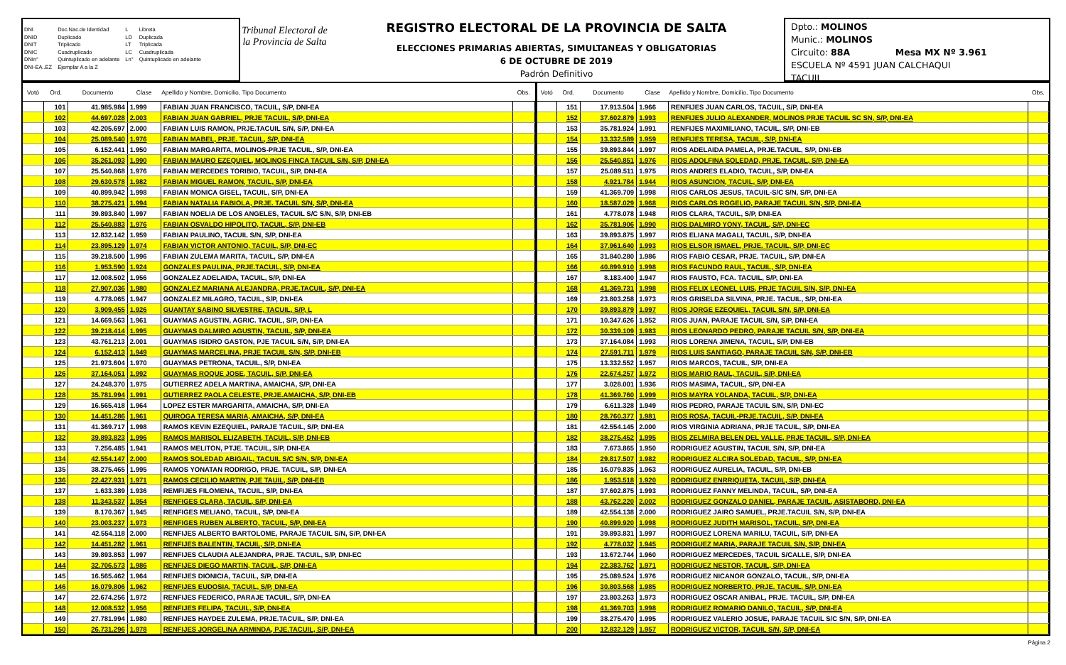| DNI | Doc.Nac.de Identidad | L | Libreta |
| DNID | Duplicado | LD | Duplicada |
| DNIT | Triplicado | LT | Triplicada |
| DNIC | Cuadruplicado | LC | Cuadruplicada |
| DNIn° | Quintuplicado en adelante | Ln° | Quintuplicado en adelante |
| DNI-EA..EZ | Ejemplar A a la Z | | |
Tribunal Electoral de la Provincia de Salta
REGISTRO ELECTORAL DE LA PROVINCIA DE SALTA
ELECCIONES PRIMARIAS ABIERTAS, SIMULTANEAS Y OBLIGATORIAS
6 DE OCTUBRE DE 2019
Padrón Definitivo
Dpto.: MOLINOS
Munic.: MOLINOS
Circuito: 88A Mesa MX Nº 3.961
ESCUELA Nº 4591 JUAN CALCHAQUI
TACUIL
| Votó | Ord. | Documento | Clase | Apellido y Nombre, Domicilio, Tipo Documento | Obs. |
| --- | --- | --- | --- | --- | --- |
| | 101 | 41.985.984 | 1.999 | FABIAN JUAN FRANCISCO, TACUIL, S/P, DNI-EA | |
| | 102 | 44.697.028 | 2.003 | FABIAN JUAN GABRIEL, PRJE TACUIL, S/P, DNI-EA | |
| | 103 | 42.205.697 | 2.000 | FABIAN LUIS RAMON, PRJE.TACUIL S/N, S/P, DNI-EA | |
| | 104 | 25.089.540 | 1.976 | FABIAN MABEL, PRJE. TACUIL, S/P, DNI-EA | |
| | 105 | 6.152.441 | 1.950 | FABIAN MARGARITA, MOLINOS-PRJE TACUIL, S/P, DNI-EA | |
| | 106 | 35.261.093 | 1.990 | FABIAN MAURO EZEQUIEL, MOLINOS FINCA TACUIL S/N, S/P, DNI-EA | |
| | 107 | 25.540.868 | 1.976 | FABIAN MERCEDES TORIBIO, TACUIL, S/P, DNI-EA | |
| | 108 | 29.630.578 | 1.982 | FABIAN MIGUEL RAMON, TACUIL, S/P, DNI-EA | |
| | 109 | 40.899.942 | 1.998 | FABIAN MONICA GISEL, TACUIL, S/P, DNI-EA | |
| | 110 | 38.275.421 | 1.994 | FABIAN NATALIA FABIOLA, PRJE. TACUIL S/N, S/P, DNI-EA | |
| | 111 | 39.893.840 | 1.997 | FABIAN NOELIA DE LOS ANGELES, TACUIL S/C S/N, S/P, DNI-EB | |
| | 112 | 25.540.883 | 1.976 | FABIAN OSVALDO HIPOLITO, TACUIL, S/P, DNI-EB | |
| | 113 | 12.832.142 | 1.959 | FABIAN PAULINO, TACUIL S/N, S/P, DNI-EA | |
| | 114 | 23.895.129 | 1.974 | FABIAN VICTOR ANTONIO, TACUIL, S/P, DNI-EC | |
| | 115 | 39.218.500 | 1.996 | FABIAN ZULEMA MARITA, TACUIL, S/P, DNI-EA | |
| | 116 | 1.953.590 | 1.924 | GONZALES PAULINA, PRJE.TACUIL, S/P, DNI-EA | |
| | 117 | 12.008.502 | 1.956 | GONZALEZ ADELAIDA, TACUIL, S/P, DNI-EA | |
| | 118 | 27.907.036 | 1.980 | GONZALEZ MARIANA ALEJANDRA, PRJE.TACUIL, S/P, DNI-EA | |
| | 119 | 4.778.065 | 1.947 | GONZALEZ MILAGRO, TACUIL, S/P, DNI-EA | |
| | 120 | 3.909.455 | 1.926 | GUANTAY SABINO SILVESTRE, TACUIL, S/P, L | |
| | 121 | 14.669.563 | 1.961 | GUAYMAS AGUSTIN, AGRIC. TACUIL, S/P, DNI-EA | |
| | 122 | 39.218.414 | 1.995 | GUAYMAS DALMIRO AGUSTIN, TACUIL, S/P, DNI-EA | |
| | 123 | 43.761.213 | 2.001 | GUAYMAS ISIDRO GASTON, PJE TACUIL S/N, S/P, DNI-EA | |
| | 124 | 6.152.413 | 1.949 | GUAYMAS MARCELINA, PRJE TACUIL S/N, S/P, DNI-EB | |
| | 125 | 21.973.604 | 1.970 | GUAYMAS PETRONA, TACUIL, S/P, DNI-EA | |
| | 126 | 37.164.051 | 1.992 | GUAYMAS ROQUE JOSE, TACUIL, S/P, DNI-EA | |
| | 127 | 24.248.370 | 1.975 | GUTIERREZ ADELA MARTINA, AMAICHA, S/P, DNI-EA | |
| | 128 | 35.781.994 | 1.991 | GUTIERREZ PAOLA CELESTE, PRJE.AMAICHA, S/P, DNI-EB | |
| | 129 | 16.565.418 | 1.964 | LOPEZ ESTER MARGARITA, AMAICHA, S/P, DNI-EA | |
| | 130 | 14.451.286 | 1.961 | QUIROGA TERESA MARIA, AMAICHA, S/P, DNI-EA | |
| | 131 | 41.369.717 | 1.998 | RAMOS KEVIN EZEQUIEL, PARAJE TACUIL, S/P, DNI-EA | |
| | 132 | 39.893.823 | 1.996 | RAMOS MARISOL ELIZABETH, TACUIL, S/P, DNI-EB | |
| | 133 | 7.256.485 | 1.941 | RAMOS MELITON, PTJE. TACUIL, S/P, DNI-EA | |
| | 134 | 42.554.147 | 2.000 | RAMOS SOLEDAD ABIGAIL, TACUIL S/C S/N, S/P, DNI-EA | |
| | 135 | 38.275.465 | 1.995 | RAMOS YONATAN RODRIGO, PRJE. TACUIL, S/P, DNI-EA | |
| | 136 | 22.427.931 | 1.971 | RAMOS CECILIO MARTIN, PJE TAUIL, S/P, DNI-EB | |
| | 137 | 1.633.389 | 1.936 | REMFIJES FILOMENA, TACUIL, S/P, DNI-EA | |
| | 138 | 11.343.537 | 1.954 | RENFIGES CLARA, TACUIL, S/P, DNI-EA | |
| | 139 | 8.170.367 | 1.945 | RENFIGES MELIANO, TACUIL, S/P, DNI-EA | |
| | 140 | 23.003.237 | 1.973 | RENFIGES RUBEN ALBERTO, TACUIL, S/P, DNI-EA | |
| | 141 | 42.554.118 | 2.000 | RENFIJES ALBERTO BARTOLOME, PARAJE TACUIL S/N, S/P, DNI-EA | |
| | 142 | 14.451.282 | 1.961 | RENFIJES BALENTIN, TACUIL, S/P, DNI-EA | |
| | 143 | 39.893.853 | 1.997 | RENFIJES CLAUDIA ALEJANDRA, PRJE. TACUIL, S/P, DNI-EC | |
| | 144 | 32.706.573 | 1.986 | RENFIJES DIEGO MARTIN, TACUIL, S/P, DNI-EA | |
| | 145 | 16.565.462 | 1.964 | RENFIJES DIONICIA, TACUIL, S/P, DNI-EA | |
| | 146 | 16.079.806 | 1.962 | RENFIJES EUDOSIA, TACUIL, S/P, DNI-EA | |
| | 147 | 22.674.256 | 1.972 | RENFIJES FEDERICO, PARAJE TACUIL, S/P, DNI-EA | |
| | 148 | 12.008.532 | 1.956 | RENFIJES FELIPA, TACUIL, S/P, DNI-EA | |
| | 149 | 27.781.994 | 1.980 | RENFIJES HAYDEE ZULEMA, PRJE.TACUIL, S/P, DNI-EA | |
| | 150 | 26.731.296 | 1.978 | RENFIJES JORGELINA ARMINDA, PJE.TACUIL, S/P, DNI-EA | |
| Votó | Ord. | Documento | Clase | Apellido y Nombre, Domicilio, Tipo Documento | Obs. |
| --- | --- | --- | --- | --- | --- |
| | 151 | 17.913.504 | 1.966 | RENFIJES JUAN CARLOS, TACUIL, S/P, DNI-EA | |
| | 152 | 37.602.879 | 1.993 | RENFIJES JULIO ALEXANDER, MOLINOS PRJE TACUIL SC SN, S/P, DNI-EA | |
| | 153 | 35.781.924 | 1.991 | RENFIJES MAXIMILIANO, TACUIL, S/P, DNI-EB | |
| | 154 | 13.332.589 | 1.959 | RENFIJES TERESA, TACUIL, S/P, DNI-EA | |
| | 155 | 39.893.844 | 1.997 | RIOS ADELAIDA PAMELA, PRJE.TACUIL, S/P, DNI-EB | |
| | 156 | 25.540.851 | 1.976 | RIOS ADOLFINA SOLEDAD, PRJE. TACUIL, S/P, DNI-EA | |
| | 157 | 25.089.511 | 1.975 | RIOS ANDRES ELADIO, TACUIL, S/P, DNI-EA | |
| | 158 | 4.921.784 | 1.944 | RIOS ASUNCION, TACUIL, S/P, DNI-EA | |
| | 159 | 41.369.709 | 1.998 | RIOS CARLOS JESUS, TACUIL-S/C S/N, S/P, DNI-EA | |
| | 160 | 18.587.029 | 1.968 | RIOS CARLOS ROGELIO, PARAJE TACUIL S/N, S/P, DNI-EA | |
| | 161 | 4.778.078 | 1.948 | RIOS CLARA, TACUIL, S/P, DNI-EA | |
| | 162 | 35.781.906 | 1.990 | RIOS DALMIRO YONY, TACUIL, S/P, DNI-EC | |
| | 163 | 39.893.875 | 1.997 | RIOS ELIANA MAGALI, TACUIL, S/P, DNI-EA | |
| | 164 | 37.961.640 | 1.993 | RIOS ELSOR ISMAEL, PRJE. TACUIL, S/P, DNI-EC | |
| | 165 | 31.840.280 | 1.986 | RIOS FABIO CESAR, PRJE. TACUIL, S/P, DNI-EA | |
| | 166 | 40.899.910 | 1.998 | RIOS FACUNDO RAUL, TACUIL, S/P, DNI-EA | |
| | 167 | 8.183.400 | 1.947 | RIOS FAUSTO, FCA. TACUIL, S/P, DNI-EA | |
| | 168 | 41.369.731 | 1.998 | RIOS FELIX LEONEL LUIS, PRJE TACUIL S/N, S/P, DNI-EA | |
| | 169 | 23.803.258 | 1.973 | RIOS GRISELDA SILVINA, PRJE. TACUIL, S/P, DNI-EA | |
| | 170 | 39.893.879 | 1.997 | RIOS JORGE EZEQUIEL, TACUIL S/N, S/P, DNI-EA | |
| | 171 | 10.347.626 | 1.952 | RIOS JUAN, PARAJE TACUIL S/N, S/P, DNI-EA | |
| | 172 | 30.339.109 | 1.983 | RIOS LEONARDO PEDRO, PARAJE TACUIL S/N, S/P, DNI-EA | |
| | 173 | 37.164.084 | 1.993 | RIOS LORENA JIMENA, TACUIL, S/P, DNI-EB | |
| | 174 | 27.591.711 | 1.979 | RIOS LUIS SANTIAGO, PARAJE TACUIL S/N, S/P, DNI-EB | |
| | 175 | 13.332.552 | 1.957 | RIOS MARCOS, TACUIL, S/P, DNI-EA | |
| | 176 | 22.674.257 | 1.972 | RIOS MARIO RAUL, TACUIL, S/P, DNI-EA | |
| | 177 | 3.028.001 | 1.936 | RIOS MASIMA, TACUIL, S/P, DNI-EA | |
| | 178 | 41.369.760 | 1.999 | RIOS MAYRA YOLANDA, TACUIL, S/P, DNI-EA | |
| | 179 | 6.611.328 | 1.949 | RIOS PEDRO, PARAJE TACUIL S/N, S/P, DNI-EC | |
| | 180 | 28.760.377 | 1.981 | RIOS ROSA, TACUIL-PRJE.TACUIL, S/P, DNI-EA | |
| | 181 | 42.554.145 | 2.000 | RIOS VIRGINIA ADRIANA, PRJE TACUIL, S/P, DNI-EA | |
| | 182 | 38.275.452 | 1.995 | RIOS ZELMIRA BELEN DEL VALLE, PRJE TACUIL, S/P, DNI-EA | |
| | 183 | 7.673.865 | 1.950 | RODRIGUEZ AGUSTIN, TACUIL S/N, S/P, DNI-EA | |
| | 184 | 29.817.507 | 1.982 | RODRIGUEZ ALCIRA SOLEDAD, TACUIL, S/P, DNI-EA | |
| | 185 | 16.079.835 | 1.963 | RODRIGUEZ AURELIA, TACUIL, S/P, DNI-EB | |
| | 186 | 1.953.518 | 1.920 | RODRIGUEZ ENRRIQUETA, TACUIL, S/P, DNI-EA | |
| | 187 | 37.602.875 | 1.993 | RODRIGUEZ FANNY MELINDA, TACUIL, S/P, DNI-EA | |
| | 188 | 43.762.220 | 2.002 | RODRIGUEZ GONZALO DANIEL, PARAJE TACUIL, ASISTABORD, DNI-EA | |
| | 189 | 42.554.138 | 2.000 | RODRIGUEZ JAIRO SAMUEL, PRJE.TACUIL S/N, S/P, DNI-EA | |
| | 190 | 40.899.920 | 1.998 | RODRIGUEZ JUDITH MARISOL, TACUIL, S/P, DNI-EA | |
| | 191 | 39.893.831 | 1.997 | RODRIGUEZ LORENA MARILU, TACUIL, S/P, DNI-EA | |
| | 192 | 4.778.032 | 1.945 | RODRIGUEZ MARIA, PARAJE TACUIL S/N, S/P, DNI-EA | |
| | 193 | 13.672.744 | 1.960 | RODRIGUEZ MERCEDES, TACUIL S/CALLE, S/P, DNI-EA | |
| | 194 | 22.383.762 | 1.971 | RODRIGUEZ NESTOR, TACUIL, S/P, DNI-EA | |
| | 195 | 25.089.524 | 1.976 | RODRIGUEZ NICANOR GONZALO, TACUIL, S/P, DNI-EA | |
| | 196 | 30.803.568 | 1.985 | RODRIGUEZ NORBERTO, PRJE. TACUIL, S/P, DNI-EA | |
| | 197 | 23.803.263 | 1.973 | RODRIGUEZ OSCAR ANIBAL, PRJE. TACUIL, S/P, DNI-EA | |
| | 198 | 41.369.703 | 1.998 | RODRIGUEZ ROMARIO DANILO, TACUIL, S/P, DNI-EA | |
| | 199 | 38.275.470 | 1.995 | RODRIGUEZ VALERIO JOSUE, PARAJE TACUIL S/C S/N, S/P, DNI-EA | |
| | 200 | 12.832.129 | 1.957 | RODRIGUEZ VICTOR, TACUIL S/N, S/P, DNI-EA | |
Página 2